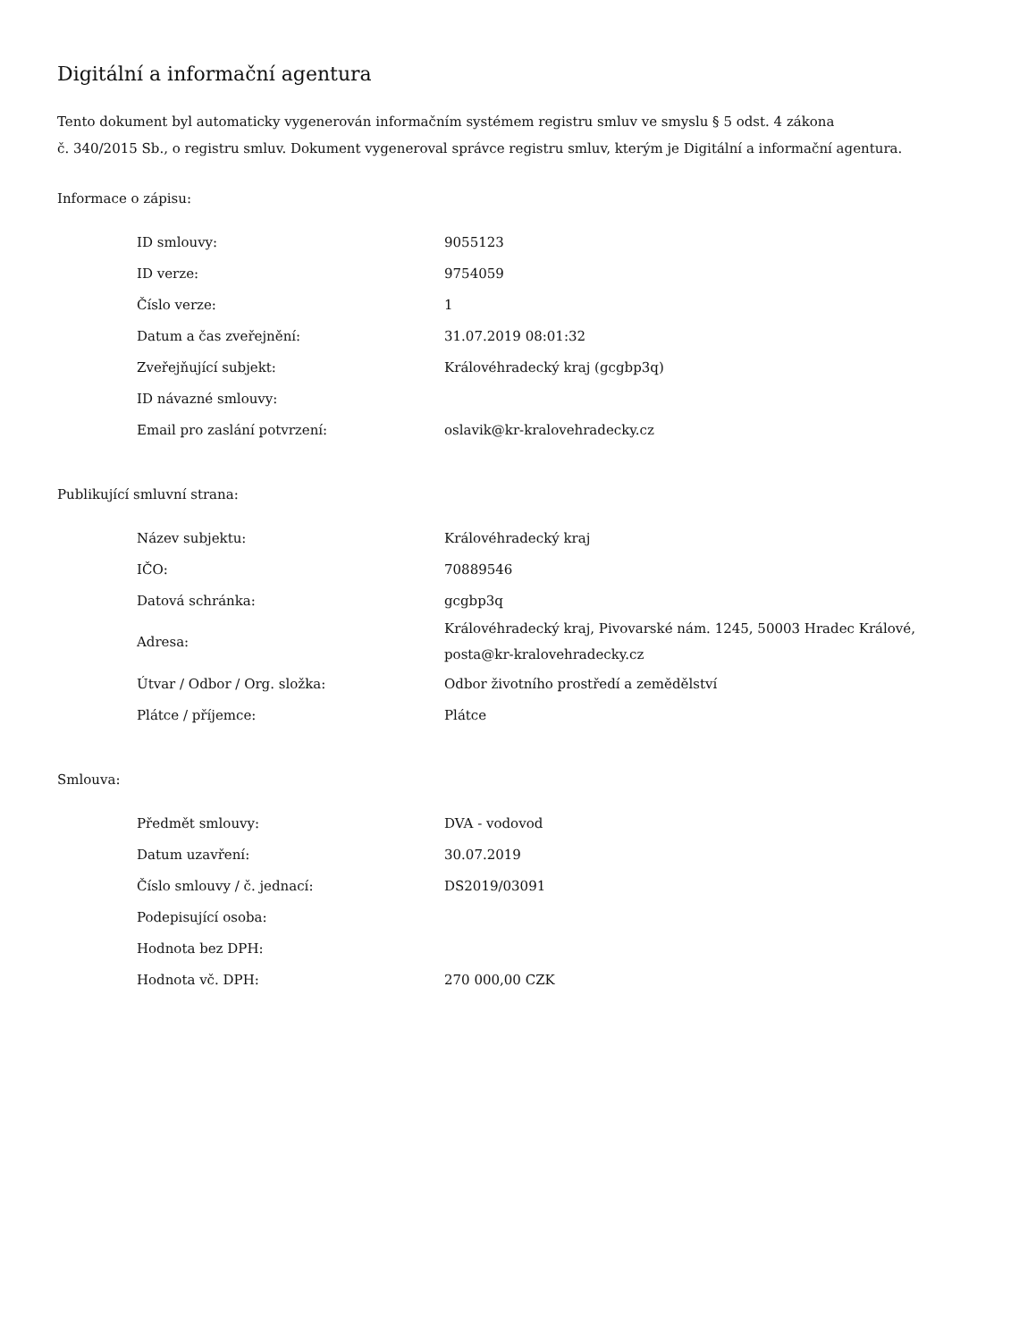Digitální a informační agentura
Tento dokument byl automaticky vygenerován informačním systémem registru smluv ve smyslu § 5 odst. 4 zákona
č. 340/2015 Sb., o registru smluv. Dokument vygeneroval správce registru smluv, kterým je Digitální a informační agentura.
Informace o zápisu:
| ID smlouvy: | 9055123 |
| ID verze: | 9754059 |
| Číslo verze: | 1 |
| Datum a čas zveřejnění: | 31.07.2019 08:01:32 |
| Zveřejňující subjekt: | Královéhradecký kraj (gcgbp3q) |
| ID návazné smlouvy: | |
| Email pro zaslání potvrzení: | oslavik@kr-kralovehradecky.cz |
Publikující smluvní strana:
| Název subjektu: | Královéhradecký kraj |
| IČO: | 70889546 |
| Datová schránka: | gcgbp3q |
| Adresa: | Královéhradecký kraj, Pivovarské nám. 1245, 50003 Hradec Králové, posta@kr-kralovehradecky.cz |
| Útvar / Odbor / Org. složka: | Odbor životního prostředí a zemědělství |
| Plátce / příjemce: | Plátce |
Smlouva:
| Předmět smlouvy: | DVA - vodovod |
| Datum uzavření: | 30.07.2019 |
| Číslo smlouvy / č. jednací: | DS2019/03091 |
| Podepisující osoba: | |
| Hodnota bez DPH: | |
| Hodnota vč. DPH: | 270 000,00 CZK |